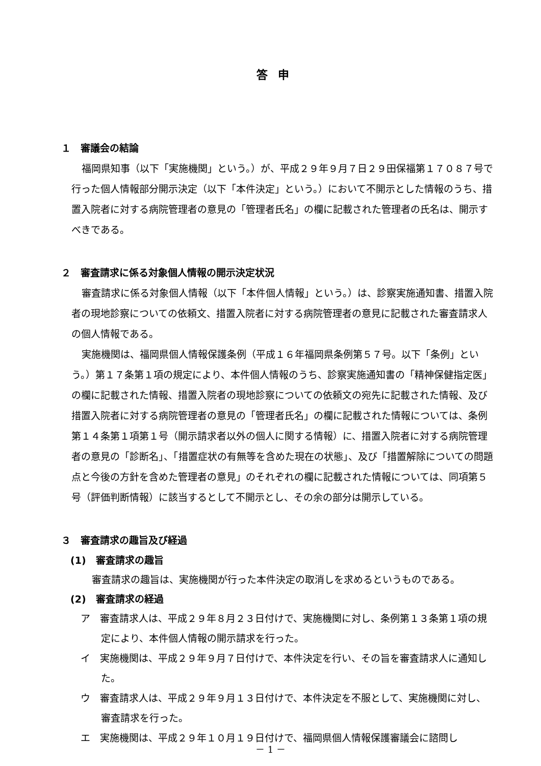答申
１　審議会の結論
福岡県知事（以下「実施機関」という。）が、平成２９年９月７日２９田保福第１７０８７号で行った個人情報部分開示決定（以下「本件決定」という。）において不開示とした情報のうち、措置入院者に対する病院管理者の意見の「管理者氏名」の欄に記載された管理者の氏名は、開示すべきである。
２　審査請求に係る対象個人情報の開示決定状況
審査請求に係る対象個人情報（以下「本件個人情報」という。）は、診察実施通知書、措置入院者の現地診察についての依頼文、措置入院者に対する病院管理者の意見に記載された審査請求人の個人情報である。
実施機関は、福岡県個人情報保護条例（平成１６年福岡県条例第５７号。以下「条例」という。）第１７条第１項の規定により、本件個人情報のうち、診察実施通知書の「精神保健指定医」の欄に記載された情報、措置入院者の現地診察についての依頼文の宛先に記載された情報、及び措置入院者に対する病院管理者の意見の「管理者氏名」の欄に記載された情報については、条例第１４条第１項第１号（開示請求者以外の個人に関する情報）に、措置入院者に対する病院管理者の意見の「診断名」、「措置症状の有無等を含めた現在の状態」、及び「措置解除についての問題点と今後の方針を含めた管理者の意見」のそれぞれの欄に記載された情報については、同項第５号（評価判断情報）に該当するとして不開示とし、その余の部分は開示している。
３　審査請求の趣旨及び経過
(1)　審査請求の趣旨
審査請求の趣旨は、実施機関が行った本件決定の取消しを求めるというものである。
(2)　審査請求の経過
ア　審査請求人は、平成２９年８月２３日付けで、実施機関に対し、条例第１３条第１項の規定により、本件個人情報の開示請求を行った。
イ　実施機関は、平成２９年９月７日付けで、本件決定を行い、その旨を審査請求人に通知した。
ウ　審査請求人は、平成２９年９月１３日付けで、本件決定を不服として、実施機関に対し、審査請求を行った。
エ　実施機関は、平成２９年１０月１９日付けで、福岡県個人情報保護審議会に諮問し
－ 1 －